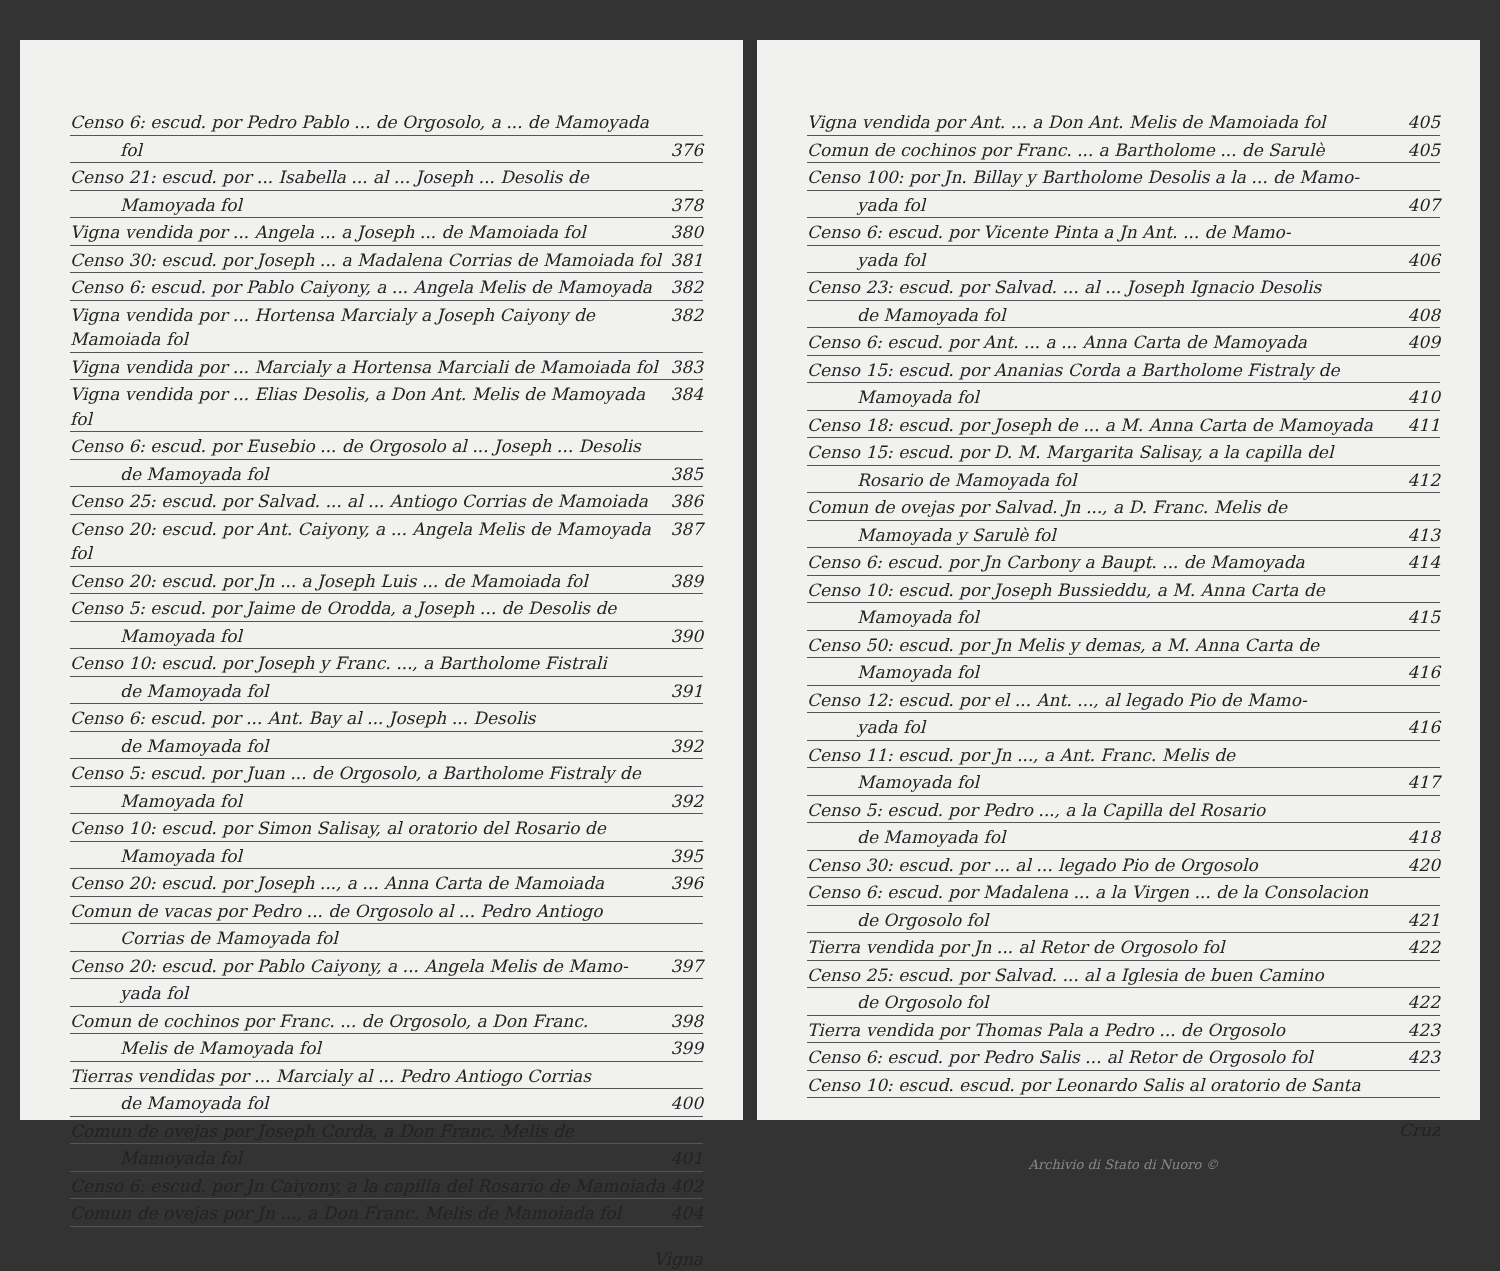Censo 6: escud. por Pedro Pablo ... de Orgosolo, a ... de Mamoyada
fol 376
Censo 21: escud. por ... Isabella ... al ... Joseph ... Desolis de
Mamoyada fol 378
Vigna vendida por ... Angela ... a Joseph ... de Mamoiada fol 380
Censo 30: escud. por Joseph ... a Madalena Corrias de Mamoiada fol 381
Censo 6: escud. por Pablo Caiyony, a ... Angela Melis de Mamoyada 382
Vigna vendida por ... Hortensa Marcialy a Joseph Caiyony de Mamoiada fol 382
Vigna vendida por ... Marcialy a Hortensa Marciali de Mamoiada fol 383
Vigna vendida por ... Elias Desolis, a Don Ant. Melis de Mamoyada fol 384
Censo 6: escud. por Eusebio ... de Orgosolo al ... Joseph ... Desolis
de Mamoyada fol 385
Censo 25: escud. por Salvad. ... al ... Antiogo Corrias de Mamoiada 386
Censo 20: escud. por Ant. Caiyony, a ... Angela Melis de Mamoyada fol 387
Censo 20: escud. por Jn ... a Joseph Luis ... de Mamoiada fol 389
Censo 5: escud. por Jaime de Orodda, a Joseph ... de Desolis de
Mamoyada fol 390
Censo 10: escud. por Joseph y Franc. ..., a Bartholome Fistrali
de Mamoyada fol 391
Censo 6: escud. por ... Ant. Bay al ... Joseph ... Desolis
de Mamoyada fol 392
Censo 5: escud. por Juan ... de Orgosolo, a Bartholome Fistraly de
Mamoyada fol 392
Censo 10: escud. por Simon Salisay, al oratorio del Rosario de
Mamoyada fol 395
Censo 20: escud. por Joseph ..., a ... Anna Carta de Mamoiada 396
Comun de vacas por Pedro ... de Orgosolo al ... Pedro Antiogo
Corrias de Mamoyada fol
Censo 20: escud. por Pablo Caiyony, a ... Angela Melis de Mamo- 397
yada fol
Comun de cochinos por Franc. ... de Orgosolo, a Don Franc. 398
Melis de Mamoyada fol 399
Tierras vendidas por ... Marcialy al ... Pedro Antiogo Corrias
de Mamoyada fol 400
Comun de ovejas por Joseph Corda, a Don Franc. Melis de
Mamoyada fol 401
Censo 6: escud. por Jn Caiyony, a la capilla del Rosario de Mamoiada 402
Comun de ovejas por Jn ..., a Don Franc. Melis de Mamoiada fol 404
Vigna
Vigna vendida por Ant. ... a Don Ant. Melis de Mamoiada fol 405
Comun de cochinos por Franc. ... a Bartholome ... de Sarulè 405
Censo 100: por Jn. Billay y Bartholome Desolis a la ... de Mamo-
yada fol 407
Censo 6: escud. por Vicente Pinta a Jn Ant. ... de Mamo-
yada fol 406
Censo 23: escud. por Salvad. ... al ... Joseph Ignacio Desolis
de Mamoyada fol 408
Censo 6: escud. por Ant. ... a ... Anna Carta de Mamoyada 409
Censo 15: escud. por Ananias Corda a Bartholome Fistraly de
Mamoyada fol 410
Censo 18: escud. por Joseph de ... a M. Anna Carta de Mamoyada 411
Censo 15: escud. por D. M. Margarita Salisay, a la capilla del
Rosario de Mamoyada fol 412
Comun de ovejas por Salvad. Jn ..., a D. Franc. Melis de
Mamoyada y Sarulè fol 413
Censo 6: escud. por Jn Carbony a Baupt. ... de Mamoyada 414
Censo 10: escud. por Joseph Bussieddu, a M. Anna Carta de
Mamoyada fol 415
Censo 50: escud. por Jn Melis y demas, a M. Anna Carta de
Mamoyada fol 416
Censo 12: escud. por el ... Ant. ..., al legado Pio de Mamo-
yada fol 416
Censo 11: escud. por Jn ..., a Ant. Franc. Melis de
Mamoyada fol 417
Censo 5: escud. por Pedro ..., a la Capilla del Rosario
de Mamoyada fol 418
Censo 30: escud. por ... al ... legado Pio de Orgosolo 420
Censo 6: escud. por Madalena ... a la Virgen ... de la Consolacion
de Orgosolo fol 421
Tierra vendida por Jn ... al Retor de Orgosolo fol 422
Censo 25: escud. por Salvad. ... al a Iglesia de buen Camino
de Orgosolo fol 422
Tierra vendida por Thomas Pala a Pedro ... de Orgosolo 423
Censo 6: escud. por Pedro Salis ... al Retor de Orgosolo fol 423
Censo 10: escud. escud. por Leonardo Salis al oratorio de Santa
Cruz
Archivio di Stato di Nuoro ©